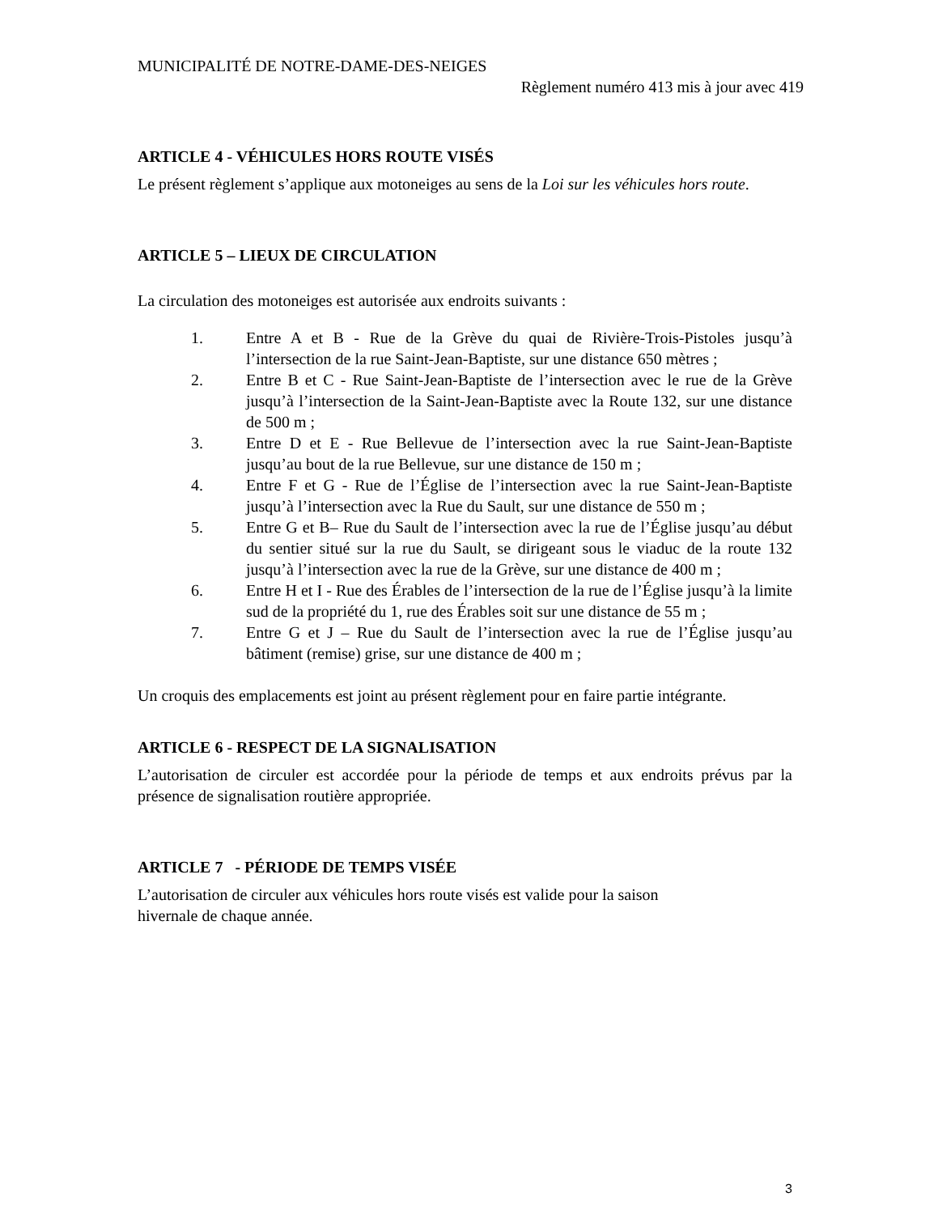MUNICIPALITÉ DE NOTRE-DAME-DES-NEIGES
Règlement numéro 413 mis à jour avec 419
ARTICLE 4 - VÉHICULES HORS ROUTE VISÉS
Le présent règlement s’applique aux motoneiges au sens de la Loi sur les véhicules hors route.
ARTICLE 5 – LIEUX DE CIRCULATION
La circulation des motoneiges est autorisée aux endroits suivants :
1. Entre A et B - Rue de la Grève du quai de Rivière-Trois-Pistoles jusqu’à l’intersection de la rue Saint-Jean-Baptiste, sur une distance 650 mètres ;
2. Entre B et C - Rue Saint-Jean-Baptiste de l’intersection avec le rue de la Grève jusqu’à l’intersection de la Saint-Jean-Baptiste avec la Route 132, sur une distance de 500 m ;
3. Entre D et E - Rue Bellevue de l’intersection avec la rue Saint-Jean-Baptiste jusqu’au bout de la rue Bellevue, sur une distance de 150 m ;
4. Entre F et G - Rue de l’Église de l’intersection avec la rue Saint-Jean-Baptiste jusqu’à l’intersection avec la Rue du Sault, sur une distance de 550 m ;
5. Entre G et B– Rue du Sault de l’intersection avec la rue de l’Église jusqu’au début du sentier situé sur la rue du Sault, se dirigeant sous le viaduc de la route 132 jusqu’à l’intersection avec la rue de la Grève, sur une distance de 400 m ;
6. Entre H et I - Rue des Érables de l’intersection de la rue de l’Église jusqu’à la limite sud de la propriété du 1, rue des Érables soit sur une distance de 55 m ;
7. Entre G et J – Rue du Sault de l’intersection avec la rue de l’Église jusqu’au bâtiment (remise) grise, sur une distance de 400 m ;
Un croquis des emplacements est joint au présent règlement pour en faire partie intégrante.
ARTICLE 6 - RESPECT DE LA SIGNALISATION
L’autorisation de circuler est accordée pour la période de temps et aux endroits prévus par la présence de signalisation routière appropriée.
ARTICLE 7 - PÉRIODE DE TEMPS VISÉE
L’autorisation de circuler aux véhicules hors route visés est valide pour la saison
hivernale de chaque année.
3